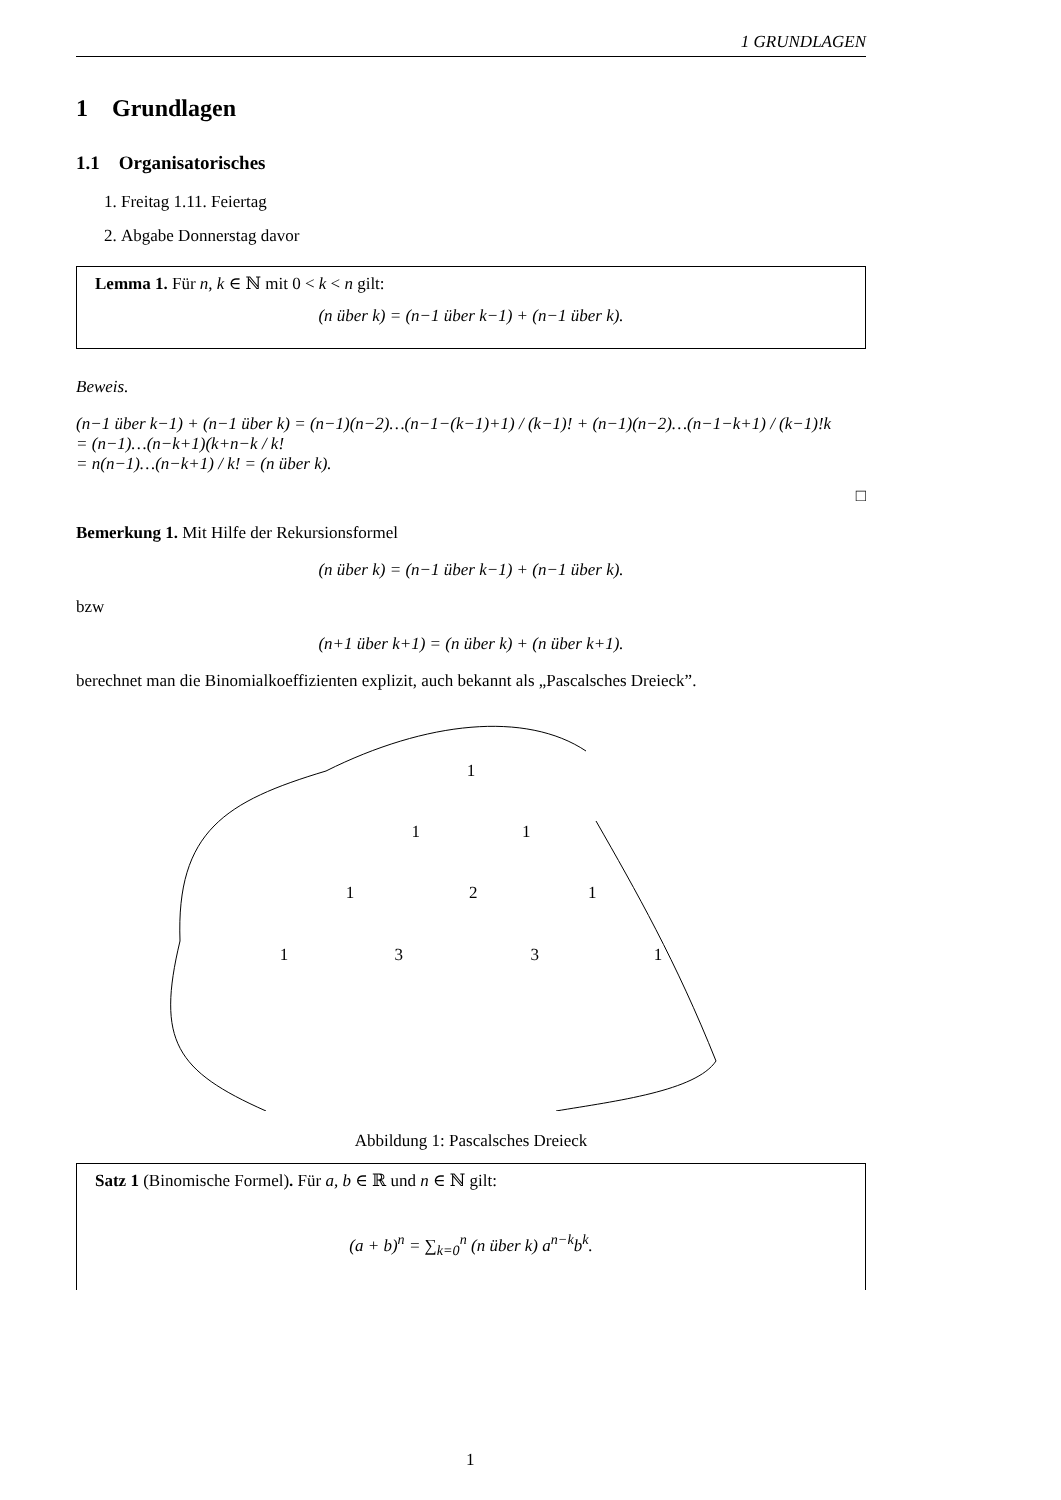1 GRUNDLAGEN
1 Grundlagen
1.1 Organisatorisches
1. Freitag 1.11. Feiertag
2. Abgabe Donnerstag davor
Lemma 1. Für n, k ∈ ℕ mit 0 < k < n gilt:
(n über k) = (n−1 über k−1) + (n−1 über k).
Beweis.
(n−1 über k−1) + (n−1 über k) = (n−1)(n−2)…(n−1−(k−1)+1) / (k−1)! + (n−1)(n−2)…(n−1−k+1) / (k−1)!k
= (n−1)…(n−k+1)(k+n−k / k!
= n(n−1)…(n−k+1) / k! = (n über k).
□
Bemerkung 1. Mit Hilfe der Rekursionsformel
(n über k) = (n−1 über k−1) + (n−1 über k).
bzw
(n+1 über k+1) = (n über k) + (n über k+1).
berechnet man die Binomialkoeffizienten explizit, auch bekannt als „Pascalsches Dreieck”.
1
1 1
1 2 1
1 3 3 1
Abbildung 1: Pascalsches Dreieck
Satz 1 (Binomische Formel). Für a, b ∈ ℝ und n ∈ ℕ gilt:
(a + b)<sup>n</sup> = ∑<sub>k=0</sub><sup>n</sup> (n über k) a<sup>n−k</sup>b<sup>k</sup>.
1